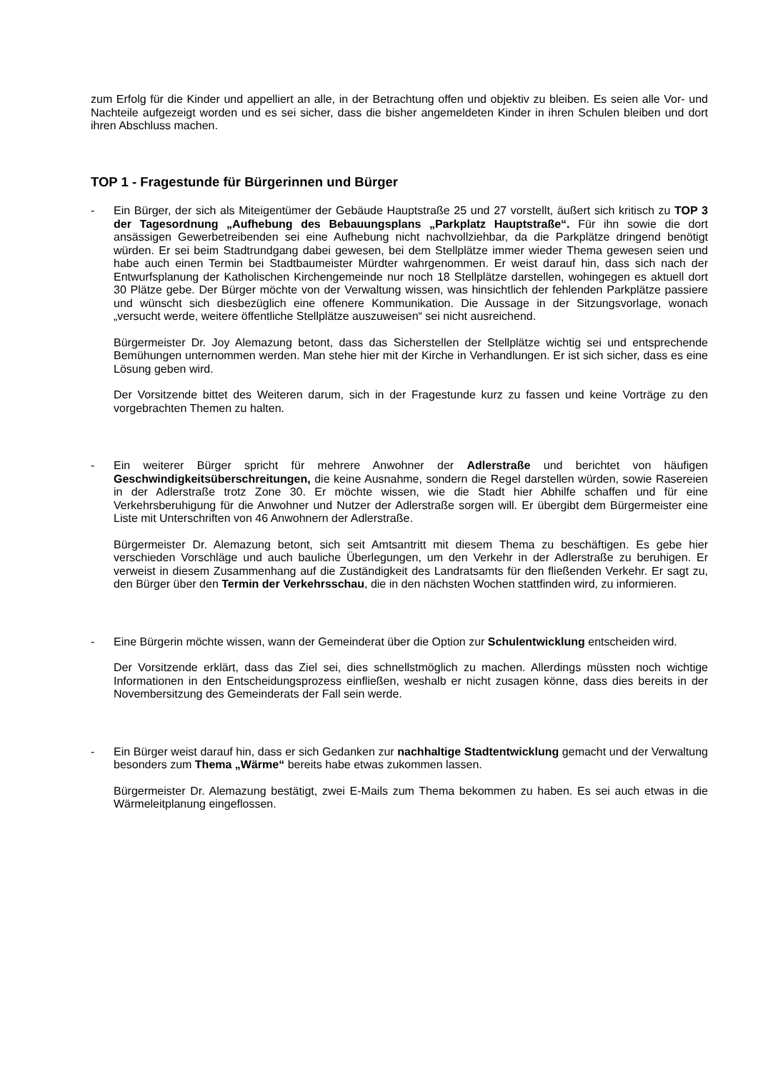zum Erfolg für die Kinder und appelliert an alle, in der Betrachtung offen und objektiv zu bleiben. Es seien alle Vor- und Nachteile aufgezeigt worden und es sei sicher, dass die bisher angemeldeten Kinder in ihren Schulen bleiben und dort ihren Abschluss machen.
TOP 1 - Fragestunde für Bürgerinnen und Bürger
- Ein Bürger, der sich als Miteigentümer der Gebäude Hauptstraße 25 und 27 vorstellt, äußert sich kritisch zu TOP 3 der Tagesordnung „Aufhebung des Bebauungsplans „Parkplatz Hauptstraße“. Für ihn sowie die dort ansässigen Gewerbetreibenden sei eine Aufhebung nicht nachvollziehbar, da die Parkplätze dringend benötigt würden. Er sei beim Stadtrundgang dabei gewesen, bei dem Stellplätze immer wieder Thema gewesen seien und habe auch einen Termin bei Stadtbaumeister Mürdter wahrgenommen. Er weist darauf hin, dass sich nach der Entwurfsplanung der Katholischen Kirchengemeinde nur noch 18 Stellplätze darstellen, wohingegen es aktuell dort 30 Plätze gebe. Der Bürger möchte von der Verwaltung wissen, was hinsichtlich der fehlenden Parkplätze passiere und wünscht sich diesbezüglich eine offenere Kommunikation. Die Aussage in der Sitzungsvorlage, wonach „versucht werde, weitere öffentliche Stellplätze auszuweisen“ sei nicht ausreichend.
Bürgermeister Dr. Joy Alemazung betont, dass das Sicherstellen der Stellplätze wichtig sei und entsprechende Bemühungen unternommen werden. Man stehe hier mit der Kirche in Verhandlungen. Er ist sich sicher, dass es eine Lösung geben wird.
Der Vorsitzende bittet des Weiteren darum, sich in der Fragestunde kurz zu fassen und keine Vorträge zu den vorgebrachten Themen zu halten.
- Ein weiterer Bürger spricht für mehrere Anwohner der Adlerstraße und berichtet von häufigen Geschwindigkeitsüberschreitungen, die keine Ausnahme, sondern die Regel darstellen würden, sowie Rasereien in der Adlerstraße trotz Zone 30. Er möchte wissen, wie die Stadt hier Abhilfe schaffen und für eine Verkehrsberuhigung für die Anwohner und Nutzer der Adlerstraße sorgen will. Er übergibt dem Bürgermeister eine Liste mit Unterschriften von 46 Anwohnern der Adlerstraße.
Bürgermeister Dr. Alemazung betont, sich seit Amtsantritt mit diesem Thema zu beschäftigen. Es gebe hier verschieden Vorschläge und auch bauliche Überlegungen, um den Verkehr in der Adlerstraße zu beruhigen. Er verweist in diesem Zusammenhang auf die Zuständigkeit des Landratsamts für den fließenden Verkehr. Er sagt zu, den Bürger über den Termin der Verkehrsschau, die in den nächsten Wochen stattfinden wird, zu informieren.
- Eine Bürgerin möchte wissen, wann der Gemeinderat über die Option zur Schulentwicklung entscheiden wird.
Der Vorsitzende erklärt, dass das Ziel sei, dies schnellstmöglich zu machen. Allerdings müssten noch wichtige Informationen in den Entscheidungsprozess einfließen, weshalb er nicht zusagen könne, dass dies bereits in der Novembersitzung des Gemeinderats der Fall sein werde.
- Ein Bürger weist darauf hin, dass er sich Gedanken zur nachhaltige Stadtentwicklung gemacht und der Verwaltung besonders zum Thema „Wärme“ bereits habe etwas zukommen lassen.
Bürgermeister Dr. Alemazung bestätigt, zwei E-Mails zum Thema bekommen zu haben. Es sei auch etwas in die Wärmeleitplanung eingeflossen.